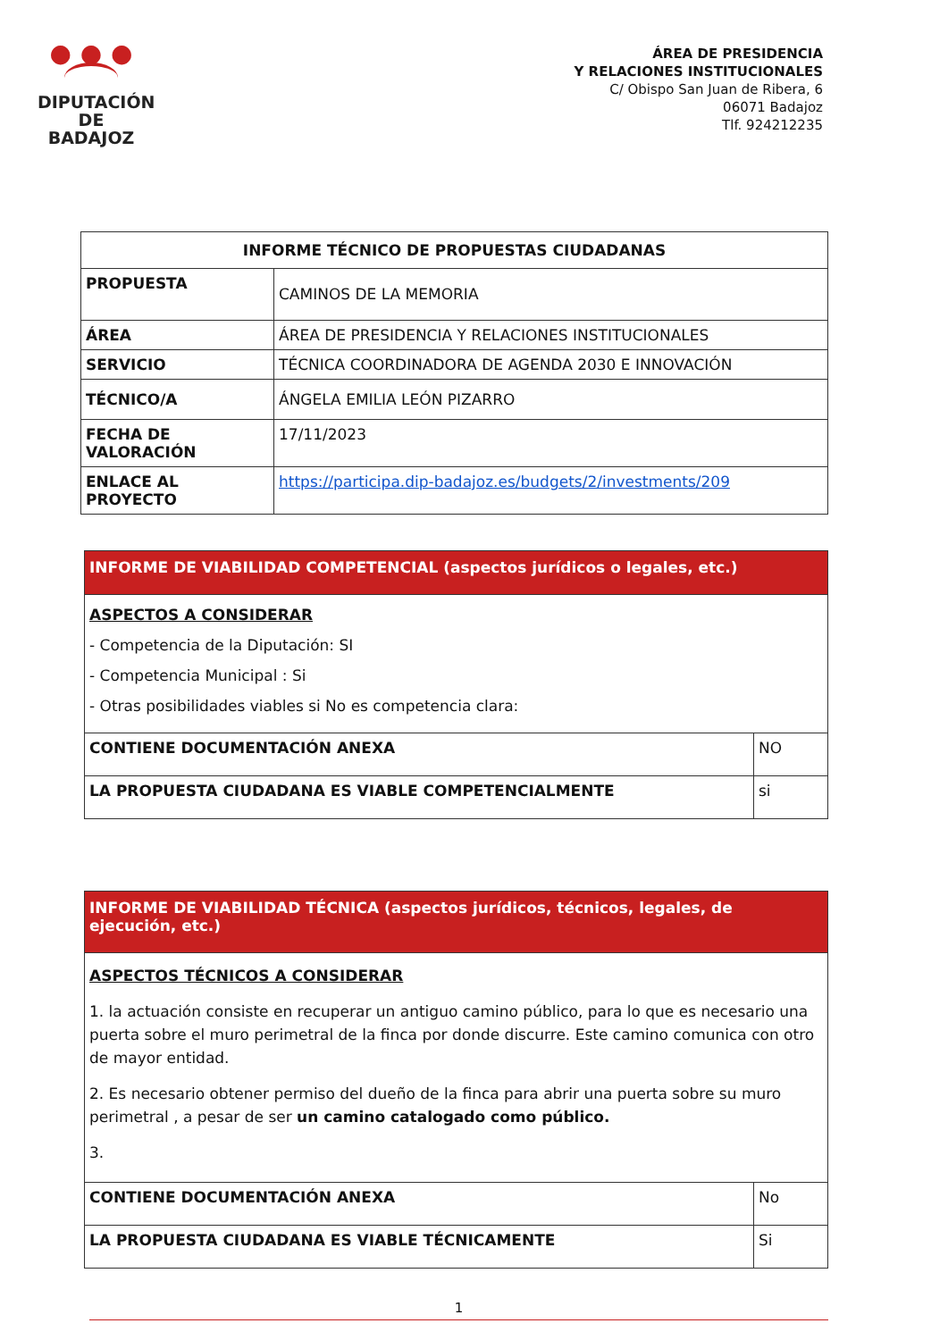● ● ●
DIPUTACIÓN
DE BADAJOZ
ÁREA DE PRESIDENCIA
Y RELACIONES INSTITUCIONALES
C/ Obispo San Juan de Ribera, 6
06071 Badajoz
Tlf. 924212235
| INFORME TÉCNICO DE PROPUESTAS CIUDADANAS | |
| --- | --- |
| PROPUESTA | CAMINOS DE LA MEMORIA |
| ÁREA | ÁREA DE PRESIDENCIA Y RELACIONES INSTITUCIONALES |
| SERVICIO | TÉCNICA COORDINADORA DE AGENDA 2030 E INNOVACIÓN |
| TÉCNICO/A | ÁNGELA EMILIA LEÓN PIZARRO |
| FECHA DE VALORACIÓN | 17/11/2023 |
| ENLACE AL PROYECTO | https://participa.dip-badajoz.es/budgets/2/investments/209 |
| INFORME DE VIABILIDAD COMPETENCIAL (aspectos jurídicos o legales, etc.) | |
| ASPECTOS A CONSIDERAR - Competencia de la Diputación: SI - Competencia Municipal : Si - Otras posibilidades viables si No es competencia clara: | |
| CONTIENE DOCUMENTACIÓN ANEXA | NO |
| LA PROPUESTA CIUDADANA ES VIABLE COMPETENCIALMENTE | si |
| INFORME DE VIABILIDAD TÉCNICA (aspectos jurídicos, técnicos, legales, de ejecución, etc.) | |
| ASPECTOS TÉCNICOS A CONSIDERAR 1. la actuación consiste en recuperar un antiguo camino público, para lo que es necesario una puerta sobre el muro perimetral de la finca por donde discurre. Este camino comunica con otro de mayor entidad. 2. Es necesario obtener permiso del dueño de la finca para abrir una puerta sobre su muro perimetral , a pesar de ser un camino catalogado como público. 3. | |
| CONTIENE DOCUMENTACIÓN ANEXA | No |
| LA PROPUESTA CIUDADANA ES VIABLE TÉCNICAMENTE | Si |
1